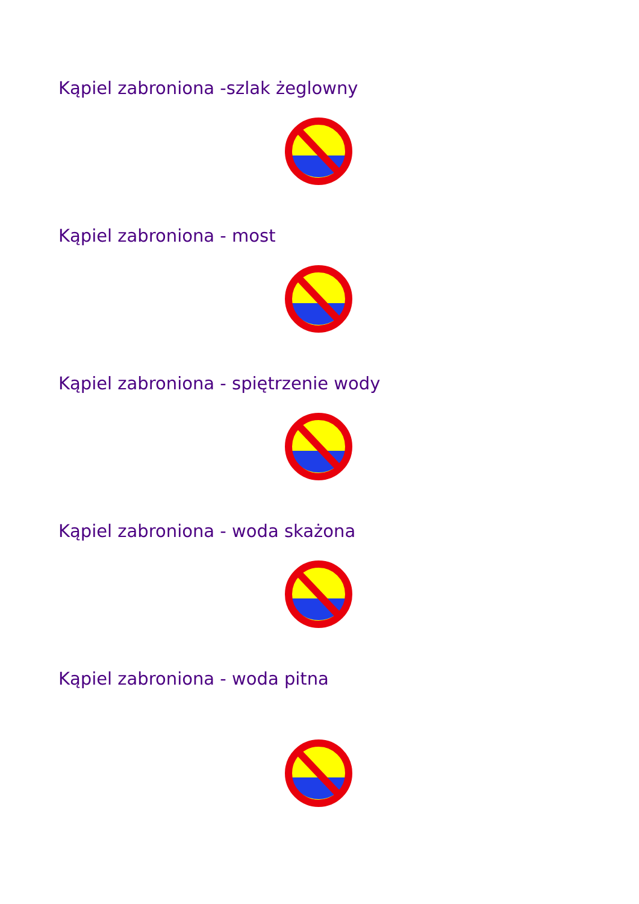Kąpiel zabroniona -szlak żeglowny
Kąpiel zabroniona - most
Kąpiel zabroniona - spiętrzenie wody
Kąpiel zabroniona - woda skażona
Kąpiel zabroniona - woda pitna